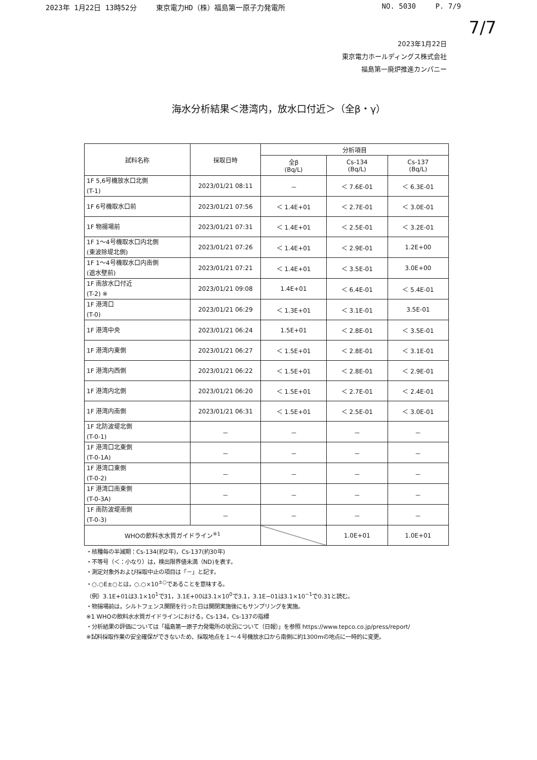2023年 1月22日 13時52分 東京電力HD（株）福島第一原子力発電所
NO. 5030 P. 7/9
7/7
2023年1月22日
東京電力ホールディングス株式会社
福島第一廃炉推進カンパニー
海水分析結果＜港湾内，放水口付近＞（全β・γ）
| 試料名称 | 採取日時 | 分析項目 | | |
| --- | --- | --- | --- | --- |
| | | 全β (Bq/L) | Cs-134 (Bq/L) | Cs-137 (Bq/L) |
| 1F 5,6号機放水口北側 (T-1) | 2023/01/21 08:11 | － | ＜ 7.6E-01 | ＜ 6.3E-01 |
| 1F 6号機取水口前 | 2023/01/21 07:56 | ＜ 1.4E+01 | ＜ 2.7E-01 | ＜ 3.0E-01 |
| 1F 物揚場前 | 2023/01/21 07:31 | ＜ 1.4E+01 | ＜ 2.5E-01 | ＜ 3.2E-01 |
| 1F 1～4号機取水口内北側 (東波除堤北側) | 2023/01/21 07:26 | ＜ 1.4E+01 | ＜ 2.9E-01 | 1.2E+00 |
| 1F 1～4号機取水口内南側 (遮水壁前) | 2023/01/21 07:21 | ＜ 1.4E+01 | ＜ 3.5E-01 | 3.0E+00 |
| 1F 南放水口付近 (T-2) ※ | 2023/01/21 09:08 | 1.4E+01 | ＜ 6.4E-01 | ＜ 5.4E-01 |
| 1F 港湾口 (T-0) | 2023/01/21 06:29 | ＜ 1.3E+01 | ＜ 3.1E-01 | 3.5E-01 |
| 1F 港湾中央 | 2023/01/21 06:24 | 1.5E+01 | ＜ 2.8E-01 | ＜ 3.5E-01 |
| 1F 港湾内東側 | 2023/01/21 06:27 | ＜ 1.5E+01 | ＜ 2.8E-01 | ＜ 3.1E-01 |
| 1F 港湾内西側 | 2023/01/21 06:22 | ＜ 1.5E+01 | ＜ 2.8E-01 | ＜ 2.9E-01 |
| 1F 港湾内北側 | 2023/01/21 06:20 | ＜ 1.5E+01 | ＜ 2.7E-01 | ＜ 2.4E-01 |
| 1F 港湾内南側 | 2023/01/21 06:31 | ＜ 1.5E+01 | ＜ 2.5E-01 | ＜ 3.0E-01 |
| 1F 北防波堤北側 (T-0-1) | － | － | － | － |
| 1F 港湾口北東側 (T-0-1A) | － | － | － | － |
| 1F 港湾口東側 (T-0-2) | － | － | － | － |
| 1F 港湾口南東側 (T-0-3A) | － | － | － | － |
| 1F 南防波堤南側 (T-0-3) | － | － | － | － |
| WHOの飲料水水質ガイドライン<sup>※1</sup> | | | 1.0E+01 | 1.0E+01 |
・核種毎の半減期：Cs-134(約2年)，Cs-137(約30年)
・不等号（＜：小なり）は，検出限界値未満（ND)を表す。
・測定対象外および採取中止の項目は「－」と記す。
・○.○E±○とは，○.○×10<sup>±○</sup>であることを意味する。
（例）3.1E+01は3.1×10<sup>1</sup>で31，3.1E+00は3.1×10<sup>0</sup>で3.1，3.1E−01は3.1×10<sup>−1</sup>で0.31と読む。
・物揚場前は，シルトフェンス開閉を行った日は開閉実施後にもサンプリングを実施。
※1 WHOの飲料水水質ガイドラインにおける，Cs-134，Cs-137の指標
・分析結果の評価については「福島第一原子力発電所の状況について（日報）」を参照 https://www.tepco.co.jp/press/report/
※試料採取作業の安全確保ができないため、採取地点を１～４号機放水口から南側に約1300mの地点に一時的に変更。